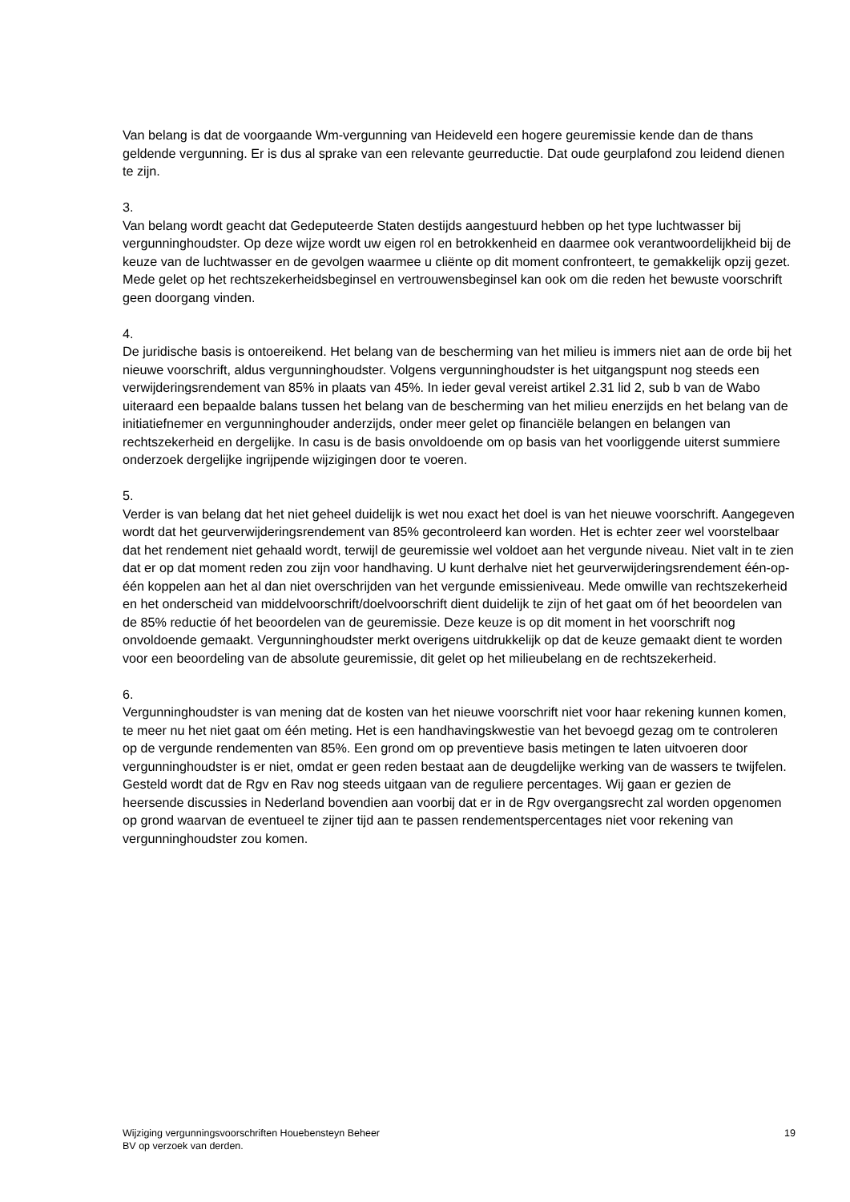Van belang is dat de voorgaande Wm-vergunning van Heideveld een hogere geuremissie kende dan de thans geldende vergunning. Er is dus al sprake van een relevante geurreductie. Dat oude geurplafond zou leidend dienen te zijn.
3.
Van belang wordt geacht dat Gedeputeerde Staten destijds aangestuurd hebben op het type luchtwasser bij vergunninghoudster. Op deze wijze wordt uw eigen rol en betrokkenheid en daarmee ook verantwoordelijkheid bij de keuze van de luchtwasser en de gevolgen waarmee u cliënte op dit moment confronteert, te gemakkelijk opzij gezet. Mede gelet op het rechtszekerheidsbeginsel en vertrouwensbeginsel kan ook om die reden het bewuste voorschrift geen doorgang vinden.
4.
De juridische basis is ontoereikend. Het belang van de bescherming van het milieu is immers niet aan de orde bij het nieuwe voorschrift, aldus vergunninghoudster. Volgens vergunninghoudster is het uitgangspunt nog steeds een verwijderingsrendement van 85% in plaats van 45%. In ieder geval vereist artikel 2.31 lid 2, sub b van de Wabo uiteraard een bepaalde balans tussen het belang van de bescherming van het milieu enerzijds en het belang van de initiatiefnemer en vergunninghouder anderzijds, onder meer gelet op financiële belangen en belangen van rechtszekerheid en dergelijke. In casu is de basis onvoldoende om op basis van het voorliggende uiterst summiere onderzoek dergelijke ingrijpende wijzigingen door te voeren.
5.
Verder is van belang dat het niet geheel duidelijk is wet nou exact het doel is van het nieuwe voorschrift. Aangegeven wordt dat het geurverwijderingsrendement van 85% gecontroleerd kan worden. Het is echter zeer wel voorstelbaar dat het rendement niet gehaald wordt, terwijl de geuremissie wel voldoet aan het vergunde niveau. Niet valt in te zien dat er op dat moment reden zou zijn voor handhaving. U kunt derhalve niet het geurverwijderingsrendement één-op-één koppelen aan het al dan niet overschrijden van het vergunde emissieniveau. Mede omwille van rechtszekerheid en het onderscheid van middelvoorschrift/doelvoorschrift dient duidelijk te zijn of het gaat om óf het beoordelen van de 85% reductie óf het beoordelen van de geuremissie. Deze keuze is op dit moment in het voorschrift nog onvoldoende gemaakt. Vergunninghoudster merkt overigens uitdrukkelijk op dat de keuze gemaakt dient te worden voor een beoordeling van de absolute geuremissie, dit gelet op het milieubelang en de rechtszekerheid.
6.
Vergunninghoudster is van mening dat de kosten van het nieuwe voorschrift niet voor haar rekening kunnen komen, te meer nu het niet gaat om één meting. Het is een handhavingskwestie van het bevoegd gezag om te controleren op de vergunde rendementen van 85%. Een grond om op preventieve basis metingen te laten uitvoeren door vergunninghoudster is er niet, omdat er geen reden bestaat aan de deugdelijke werking van de wassers te twijfelen. Gesteld wordt dat de Rgv en Rav nog steeds uitgaan van de reguliere percentages. Wij gaan er gezien de heersende discussies in Nederland bovendien aan voorbij dat er in de Rgv overgangsrecht zal worden opgenomen op grond waarvan de eventueel te zijner tijd aan te passen rendementspercentages niet voor rekening van vergunninghoudster zou komen.
Wijziging vergunningsvoorschriften Houebensteyn Beheer
BV op verzoek van derden.
19